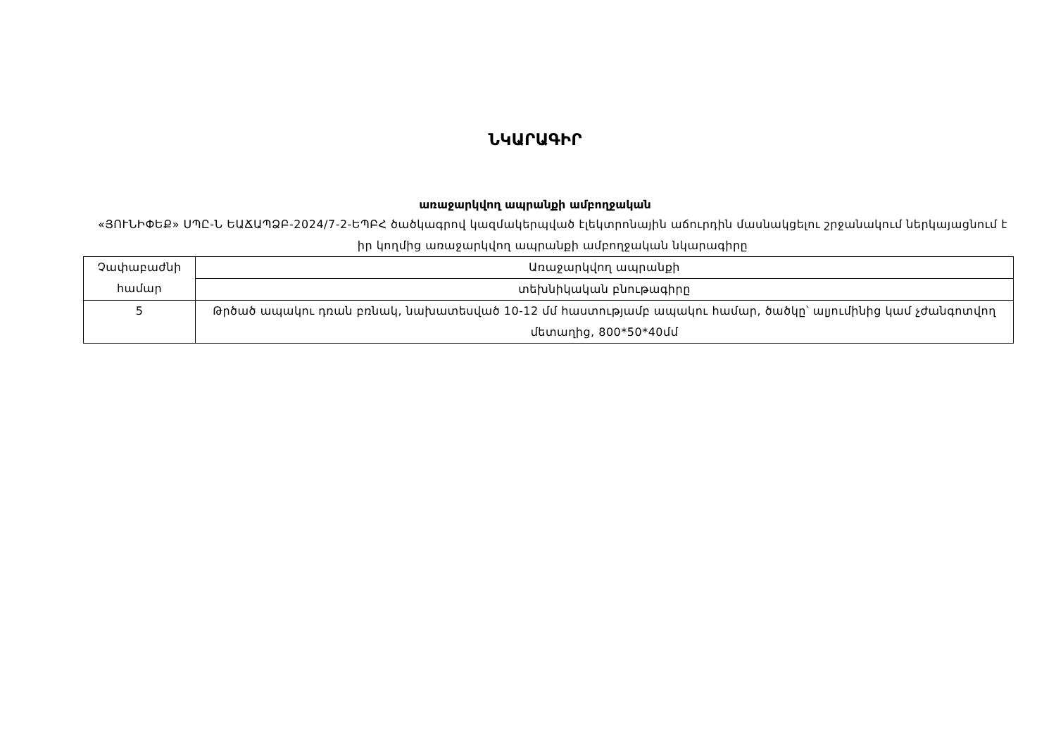ՆԿԱՐԱԳԻՐ
առաջարկվող ապրանքի ամբողջական
«ՅՈՒՆԻՓԵՔ» ՍՊԸ-Ն ԵԱՃԱՊՁԲ-2024/7-2-ԵՊԲՀ ծածկագրով կազմակերպված էլեկտրոնային աճուրդին մասնակցելու շրջանակում ներկայացնում է իր կողմից առաջարկվող ապրանքի ամբողջական նկարագիրը
| Չափաբաժնի համար | Առաջարկվող ապրանքի |
| | տեխնիկական բնութագիրը |
| 5 | Թրծած ապակու դռան բռնակ, նախատեսված 10-12 մմ հաստությամբ ապակու համար, ծածկը՝ ալյումինից կամ չժանգոտվող մետաղից, 800*50*40մմ |